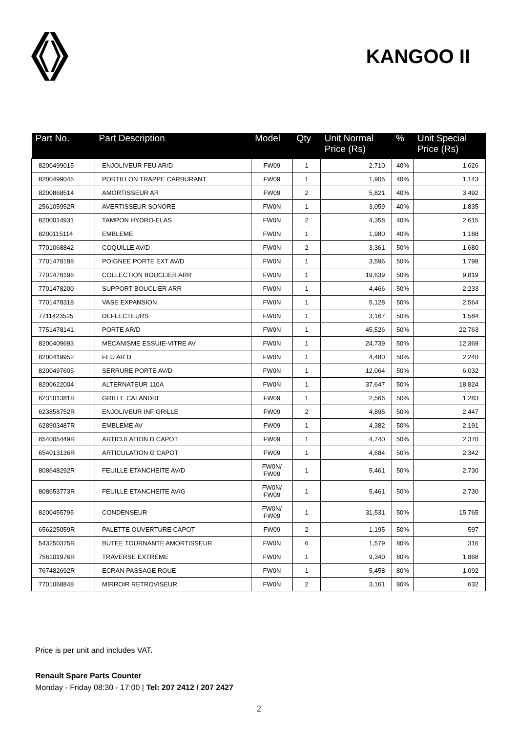KANGOO II
| Part No. | Part Description | Model | Qty | Unit Normal Price (Rs) | % | Unit Special Price (Rs) |
| --- | --- | --- | --- | --- | --- | --- |
| 8200499015 | ENJOLIVEUR FEU AR/D | FW09 | 1 | 2,710 | 40% | 1,626 |
| 8200499045 | PORTILLON TRAPPE CARBURANT | FW09 | 1 | 1,905 | 40% | 1,143 |
| 8200868514 | AMORTISSEUR AR | FW09 | 2 | 5,821 | 40% | 3,492 |
| 256105952R | AVERTISSEUR SONORE | FW0N | 1 | 3,059 | 40% | 1,835 |
| 8200014931 | TAMPON HYDRO-ELAS | FW0N | 2 | 4,358 | 40% | 2,615 |
| 8200115114 | EMBLEME | FW0N | 1 | 1,980 | 40% | 1,188 |
| 7701068842 | COQUILLE AV/D | FW0N | 2 | 3,361 | 50% | 1,680 |
| 7701478188 | POIGNEE PORTE EXT AV/D | FW0N | 1 | 3,596 | 50% | 1,798 |
| 7701478196 | COLLECTION BOUCLIER ARR | FW0N | 1 | 19,639 | 50% | 9,819 |
| 7701478200 | SUPPORT BOUCLIER ARR | FW0N | 1 | 4,466 | 50% | 2,233 |
| 7701478318 | VASE EXPANSION | FW0N | 1 | 5,128 | 50% | 2,564 |
| 7711423525 | DEFLECTEURS | FW0N | 1 | 3,167 | 50% | 1,584 |
| 7751478141 | PORTE AR/D | FW0N | 1 | 45,526 | 50% | 22,763 |
| 8200409693 | MECANISME ESSUIE-VITRE AV | FW0N | 1 | 24,739 | 50% | 12,369 |
| 8200419952 | FEU AR D | FW0N | 1 | 4,480 | 50% | 2,240 |
| 8200497605 | SERRURE PORTE AV/D | FW0N | 1 | 12,064 | 50% | 6,032 |
| 8200622004 | ALTERNATEUR 110A | FW0N | 1 | 37,647 | 50% | 18,824 |
| 623101381R | GRILLE CALANDRE | FW09 | 1 | 2,566 | 50% | 1,283 |
| 623858752R | ENJOLIVEUR INF GRILLE | FW09 | 2 | 4,895 | 50% | 2,447 |
| 628903487R | EMBLEME AV | FW09 | 1 | 4,382 | 50% | 2,191 |
| 654005449R | ARTICULATION D CAPOT | FW09 | 1 | 4,740 | 50% | 2,370 |
| 654013136R | ARTICULATION G CAPOT | FW09 | 1 | 4,684 | 50% | 2,342 |
| 808648292R | FEUILLE ETANCHEITE AV/D | FW0N/ FW09 | 1 | 5,461 | 50% | 2,730 |
| 808653773R | FEUILLE ETANCHEITE AV/G | FW0N/ FW09 | 1 | 5,461 | 50% | 2,730 |
| 8200455795 | CONDENSEUR | FW0N/ FW09 | 1 | 31,531 | 50% | 15,765 |
| 656225059R | PALETTE OUVERTURE CAPOT | FW09 | 2 | 1,195 | 50% | 597 |
| 543250375R | BUTEE TOURNANTE AMORTISSEUR | FW0N | 6 | 1,579 | 80% | 316 |
| 756101976R | TRAVERSE EXTREME | FW0N | 1 | 9,340 | 80% | 1,868 |
| 767482692R | ECRAN PASSAGE ROUE | FW0N | 1 | 5,458 | 80% | 1,092 |
| 7701068848 | MIRROIR RETROVISEUR | FW0N | 2 | 3,161 | 80% | 632 |
Price is per unit and includes VAT.
Renault Spare Parts Counter
Monday - Friday 08:30 - 17:00 | Tel: 207 2412 / 207 2427
2